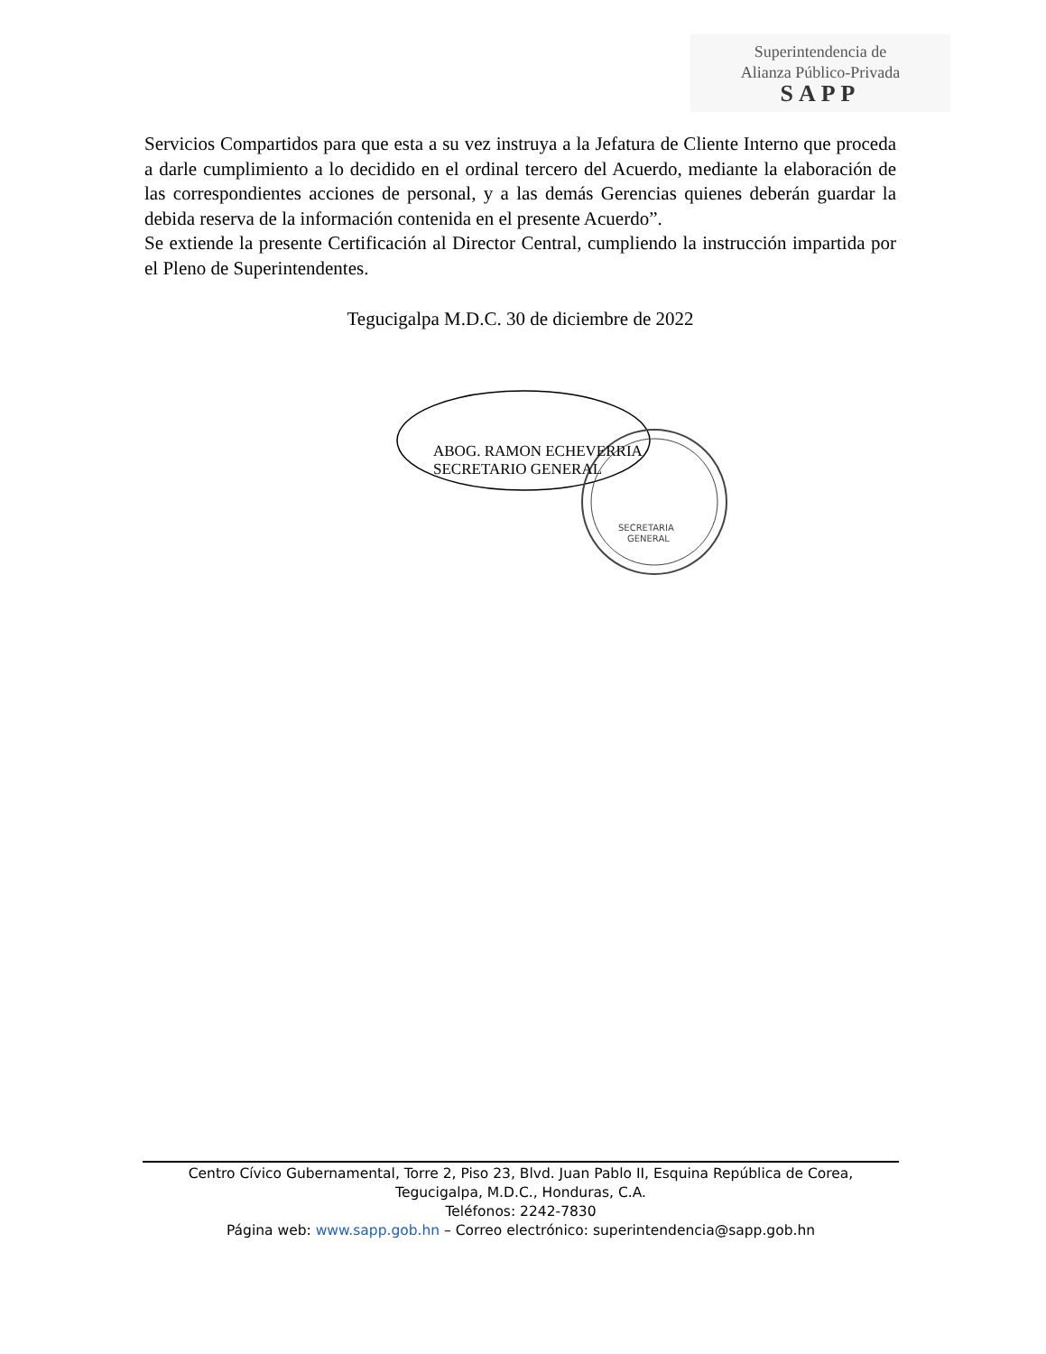Superintendencia de
Alianza Público-Privada
SAPP
Servicios Compartidos para que esta a su vez instruya a la Jefatura de Cliente Interno que proceda a darle cumplimiento a lo decidido en el ordinal tercero del Acuerdo, mediante la elaboración de las correspondientes acciones de personal, y a las demás Gerencias quienes deberán guardar la debida reserva de la información contenida en el presente Acuerdo”.
Se extiende la presente Certificación al Director Central, cumpliendo la instrucción impartida por el Pleno de Superintendentes.
Tegucigalpa M.D.C. 30 de diciembre de 2022
SECRETARIA
GENERAL
ABOG. RAMON ECHEVERRIA
SECRETARIO GENERAL
Centro Cívico Gubernamental, Torre 2, Piso 23, Blvd. Juan Pablo II, Esquina República de Corea,
Tegucigalpa, M.D.C., Honduras, C.A.
Teléfonos: 2242-7830
Página web: www.sapp.gob.hn – Correo electrónico: superintendencia@sapp.gob.hn